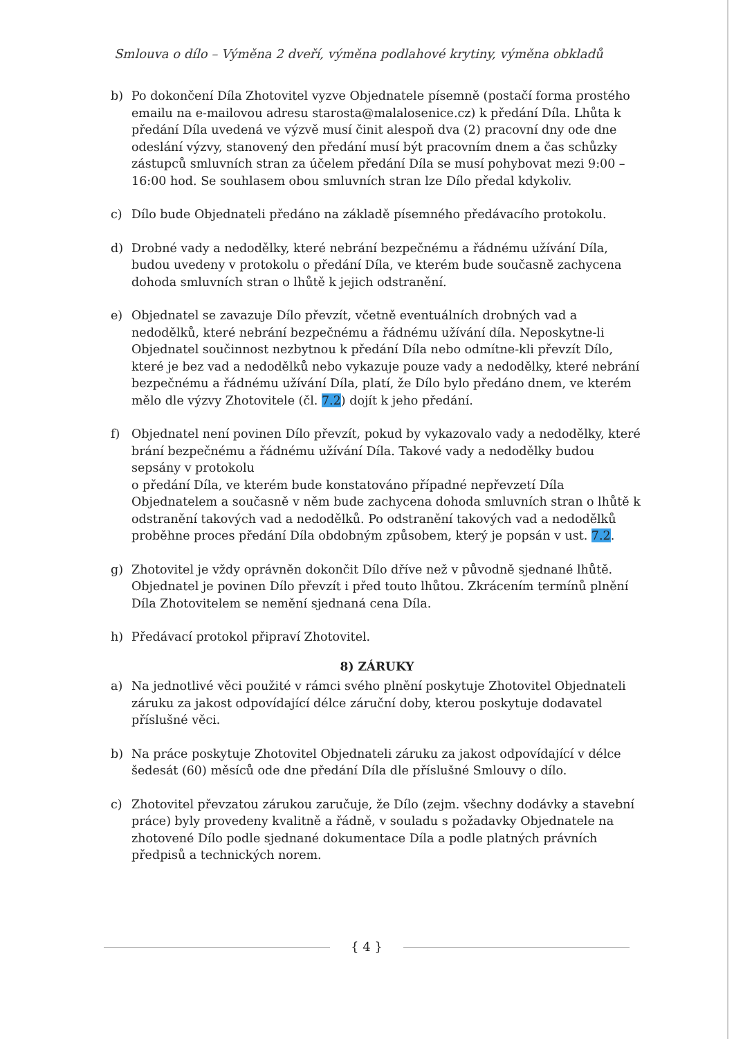Smlouva o dílo – Výměna 2 dveří, výměna podlahové krytiny, výměna obkladů
b) Po dokončení Díla Zhotovitel vyzve Objednatele písemně (postačí forma prostého emailu na e-mailovou adresu starosta@malalosenice.cz) k předání Díla. Lhůta k předání Díla uvedená ve výzvě musí činit alespoň dva (2) pracovní dny ode dne odeslání výzvy, stanovený den předání musí být pracovním dnem a čas schůzky zástupců smluvních stran za účelem předání Díla se musí pohybovat mezi 9:00 – 16:00 hod. Se souhlasem obou smluvních stran lze Dílo předal kdykoliv.
c) Dílo bude Objednateli předáno na základě písemného předávacího protokolu.
d) Drobné vady a nedodělky, které nebrání bezpečnému a řádnému užívání Díla, budou uvedeny v protokolu o předání Díla, ve kterém bude současně zachycena dohoda smluvních stran o lhůtě k jejich odstranění.
e) Objednatel se zavazuje Dílo převzít, včetně eventuálních drobných vad a nedodělků, které nebrání bezpečnému a řádnému užívání díla. Neposkytne-li Objednatel součinnost nezbytnou k předání Díla nebo odmítne-kli převzít Dílo, které je bez vad a nedodělků nebo vykazuje pouze vady a nedodělky, které nebrání bezpečnému a řádnému užívání Díla, platí, že Dílo bylo předáno dnem, ve kterém mělo dle výzvy Zhotovitele (čl. 7.2) dojít k jeho předání.
f) Objednatel není povinen Dílo převzít, pokud by vykazovalo vady a nedodělky, které brání bezpečnému a řádnému užívání Díla. Takové vady a nedodělky budou sepsány v protokolu
o předání Díla, ve kterém bude konstatováno případné nepřevzetí Díla Objednatelem a současně v něm bude zachycena dohoda smluvních stran o lhůtě k odstranění takových vad a nedodělků. Po odstranění takových vad a nedodělků proběhne proces předání Díla obdobným způsobem, který je popsán v ust. 7.2.
g) Zhotovitel je vždy oprávněn dokončit Dílo dříve než v původně sjednané lhůtě. Objednatel je povinen Dílo převzít i před touto lhůtou. Zkrácením termínů plnění Díla Zhotovitelem se nemění sjednaná cena Díla.
h) Předávací protokol připraví Zhotovitel.
8) ZÁRUKY
a) Na jednotlivé věci použité v rámci svého plnění poskytuje Zhotovitel Objednateli záruku za jakost odpovídající délce záruční doby, kterou poskytuje dodavatel příslušné věci.
b) Na práce poskytuje Zhotovitel Objednateli záruku za jakost odpovídající v délce šedesát (60) měsíců ode dne předání Díla dle příslušné Smlouvy o dílo.
c) Zhotovitel převzatou zárukou zaručuje, že Dílo (zejm. všechny dodávky a stavební práce) byly provedeny kvalitně a řádně, v souladu s požadavky Objednatele na zhotovené Dílo podle sjednané dokumentace Díla a podle platných právních předpisů a technických norem.
{ 4 }